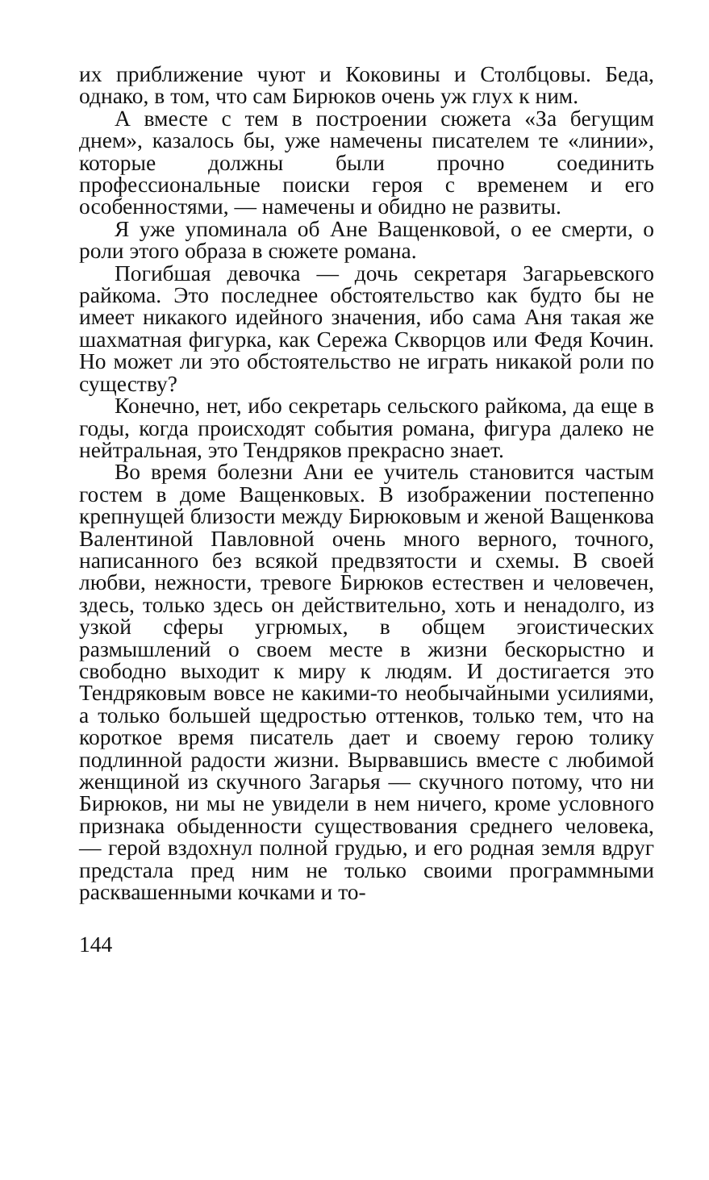их приближение чуют и Коковины и Столбцовы. Беда, однако, в том, что сам Бирюков очень уж глух к ним.
А вместе с тем в построении сюжета «За бегущим днем», казалось бы, уже намечены писателем те «линии», которые должны были прочно соединить профессиональные поиски героя с временем и его особенностями, — намечены и обидно не развиты.
Я уже упоминала об Ане Ващенковой, о ее смерти, о роли этого образа в сюжете романа.
Погибшая девочка — дочь секретаря Загарьевского райкома. Это последнее обстоятельство как будто бы не имеет никакого идейного значения, ибо сама Аня такая же шахматная фигурка, как Сережа Скворцов или Федя Кочин. Но может ли это обстоятельство не играть никакой роли по существу?
Конечно, нет, ибо секретарь сельского райкома, да еще в годы, когда происходят события романа, фигура далеко не нейтральная, это Тендряков прекрасно знает.
Во время болезни Ани ее учитель становится частым гостем в доме Ващенковых. В изображении постепенно крепнущей близости между Бирюковым и женой Ващенкова Валентиной Павловной очень много верного, точного, написанного без всякой предвзятости и схемы. В своей любви, нежности, тревоге Бирюков естествен и человечен, здесь, только здесь он действительно, хоть и ненадолго, из узкой сферы угрюмых, в общем эгоистических размышлений о своем месте в жизни бескорыстно и свободно выходит к миру к людям. И достигается это Тендряковым вовсе не какими-то необычайными усилиями, а только большей щедростью оттенков, только тем, что на короткое время писатель дает и своему герою толику подлинной радости жизни. Вырвавшись вместе с любимой женщиной из скучного Загарья — скучного потому, что ни Бирюков, ни мы не увидели в нем ничего, кроме условного признака обыденности существования среднего человека, — герой вздохнул полной грудью, и его родная земля вдруг предстала пред ним не только своими программными расквашенными кочками и то-
144